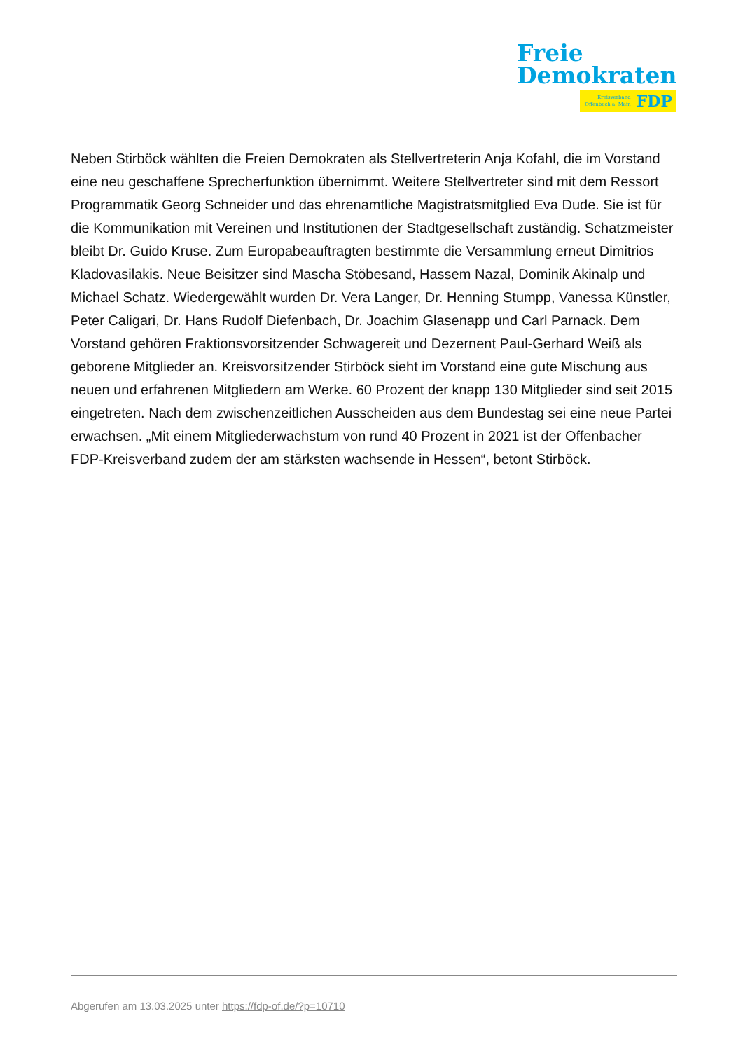Freie
Demokraten
Kreisverband
Offenbach a. Main
FDP
Neben Stirböck wählten die Freien Demokraten als Stellvertreterin Anja Kofahl, die im Vorstand eine neu geschaffene Sprecherfunktion übernimmt. Weitere Stellvertreter sind mit dem Ressort Programmatik Georg Schneider und das ehrenamtliche Magistratsmitglied Eva Dude. Sie ist für die Kommunikation mit Vereinen und Institutionen der Stadtgesellschaft zuständig. Schatzmeister bleibt Dr. Guido Kruse. Zum Europabeauftragten bestimmte die Versammlung erneut Dimitrios Kladovasilakis. Neue Beisitzer sind Mascha Stöbesand, Hassem Nazal, Dominik Akinalp und Michael Schatz. Wiedergewählt wurden Dr. Vera Langer, Dr. Henning Stumpp, Vanessa Künstler, Peter Caligari, Dr. Hans Rudolf Diefenbach, Dr. Joachim Glasenapp und Carl Parnack. Dem Vorstand gehören Fraktionsvorsitzender Schwagereit und Dezernent Paul-Gerhard Weiß als geborene Mitglieder an. Kreisvorsitzender Stirböck sieht im Vorstand eine gute Mischung aus neuen und erfahrenen Mitgliedern am Werke. 60 Prozent der knapp 130 Mitglieder sind seit 2015 eingetreten. Nach dem zwischenzeitlichen Ausscheiden aus dem Bundestag sei eine neue Partei erwachsen. „Mit einem Mitgliederwachstum von rund 40 Prozent in 2021 ist der Offenbacher FDP-Kreisverband zudem der am stärksten wachsende in Hessen“, betont Stirböck.
Abgerufen am 13.03.2025 unter https://fdp-of.de/?p=10710